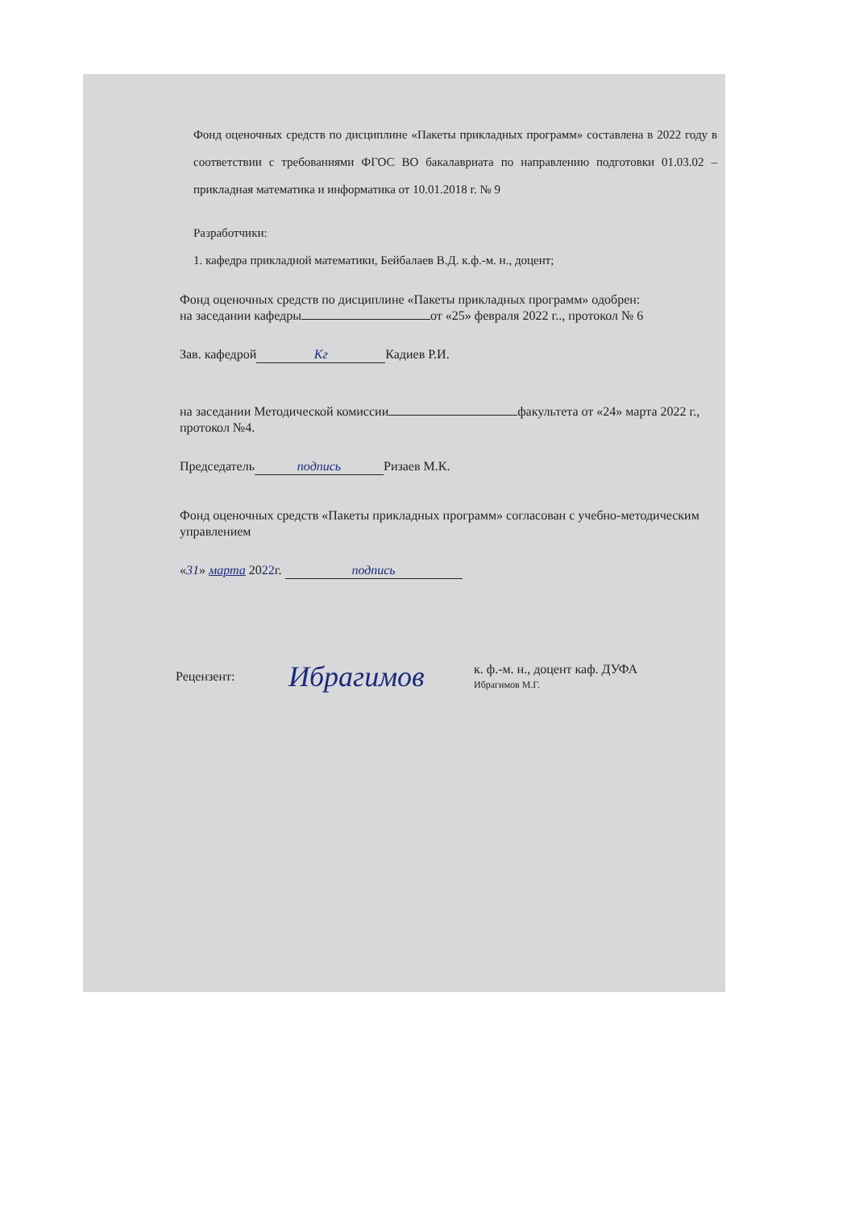Фонд оценочных средств по дисциплине «Пакеты прикладных программ» составлена в 2022 году в соответствии с требованиями ФГОС ВО бакалавриата по направлению подготовки 01.03.02 – прикладная математика и информатика от 10.01.2018 г. № 9
Разработчики:
1. кафедра прикладной математики, Бейбалаев В.Д. к.ф.-м. н., доцент;
Фонд оценочных средств по дисциплине «Пакеты прикладных программ» одобрен:
на заседании кафедры от «25» февраля 2022 г.., протокол № 6
Зав. кафедрой Кг Кадиев Р.И.
на заседании Методической комиссии факультета от «24» марта 2022 г., протокол №4.
Председатель подпись Ризаев М.К.
Фонд оценочных средств «Пакеты прикладных программ» согласован с учебно-методическим управлением
«31» марта 2022г. подпись
Рецензент: Ибрагимов к. ф.-м. н., доцент каф. ДУФА
Ибрагимов М.Г.